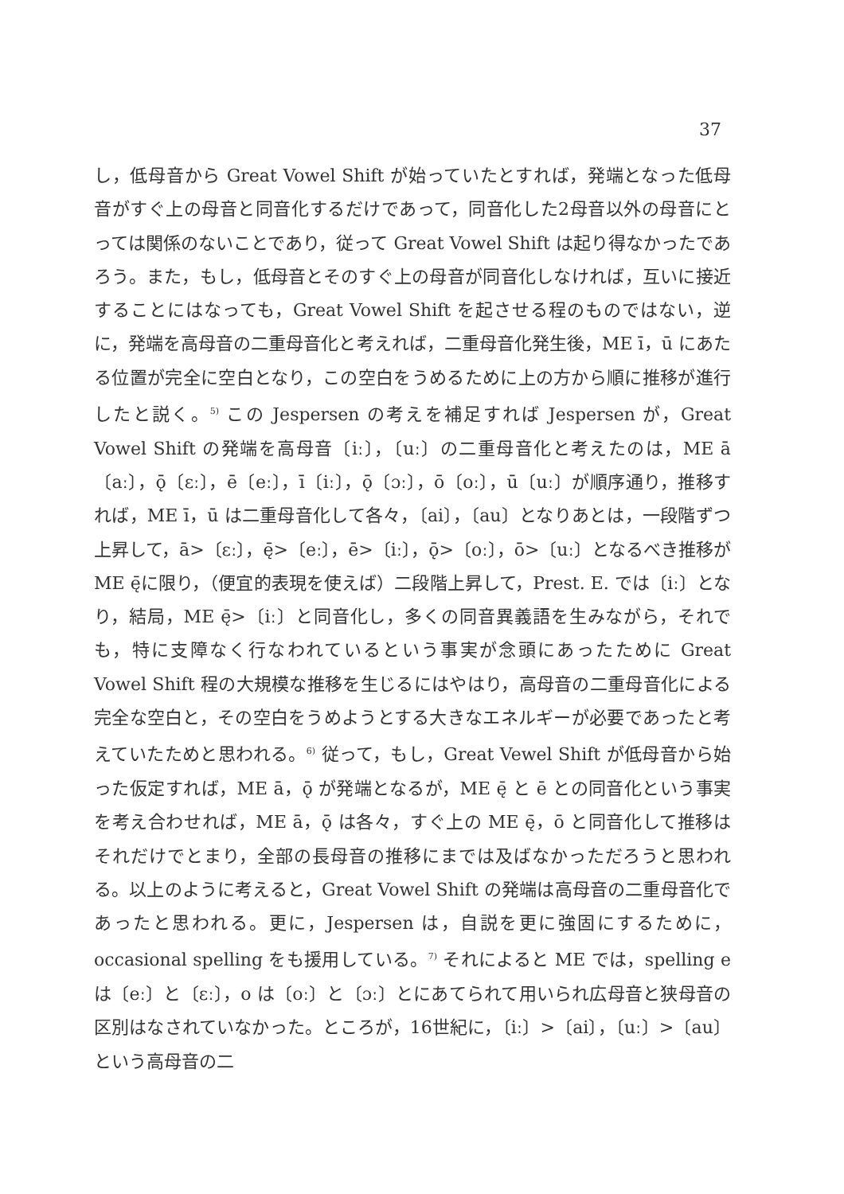37
し，低母音から Great Vowel Shift が始っていたとすれば，発端となった低母音がすぐ上の母音と同音化するだけであって，同音化した2母音以外の母音にとっては関係のないことであり，従って Great Vowel Shift は起り得なかったであろう。また，もし，低母音とそのすぐ上の母音が同音化しなければ，互いに接近することにはなっても，Great Vowel Shift を起させる程のものではない，逆に，発端を高母音の二重母音化と考えれば，二重母音化発生後，ME ī，ū にあたる位置が完全に空白となり，この空白をうめるために上の方から順に推移が進行したと説く。<sup>5)</sup> この Jespersen の考えを補足すれば Jespersen が，Great Vowel Shift の発端を高母音〔iː〕，〔uː〕の二重母音化と考えたのは，ME ā〔aː〕，ǭ〔ɛː〕，ē〔eː〕，ī〔iː〕，ǭ〔ɔː〕，ō〔oː〕，ū〔uː〕が順序通り，推移すれば，ME ī，ū は二重母音化して各々，〔ai〕，〔au〕となりあとは，一段階ずつ上昇して，ā>〔ɛː〕，ę̄>〔eː〕，ē>〔iː〕，ǭ>〔oː〕，ō>〔uː〕となるべき推移が ME ę̄に限り，（便宜的表現を使えば）二段階上昇して，Prest. E. では〔iː〕となり，結局，ME ę̄>〔iː〕と同音化し，多くの同音異義語を生みながら，それでも，特に支障なく行なわれているという事実が念頭にあったために Great Vowel Shift 程の大規模な推移を生じるにはやはり，高母音の二重母音化による完全な空白と，その空白をうめようとする大きなエネルギーが必要であったと考えていたためと思われる。<sup>6)</sup> 従って，もし，Great Vewel Shift が低母音から始った仮定すれば，ME ā，ǭ が発端となるが，ME ę̄ と ē との同音化という事実を考え合わせれば，ME ā，ǭ は各々，すぐ上の ME ę̄，ō と同音化して推移はそれだけでとまり，全部の長母音の推移にまでは及ばなかっただろうと思われる。以上のように考えると，Great Vowel Shift の発端は高母音の二重母音化であったと思われる。更に，Jespersen は，自説を更に強固にするために，occasional spelling をも援用している。<sup>7)</sup> それによると ME では，spelling e は〔eː〕と〔ɛː〕，o は〔oː〕と〔ɔː〕とにあてられて用いられ広母音と狭母音の区別はなされていなかった。ところが，16世紀に，〔iː〕>〔ai〕，〔uː〕>〔au〕という高母音の二